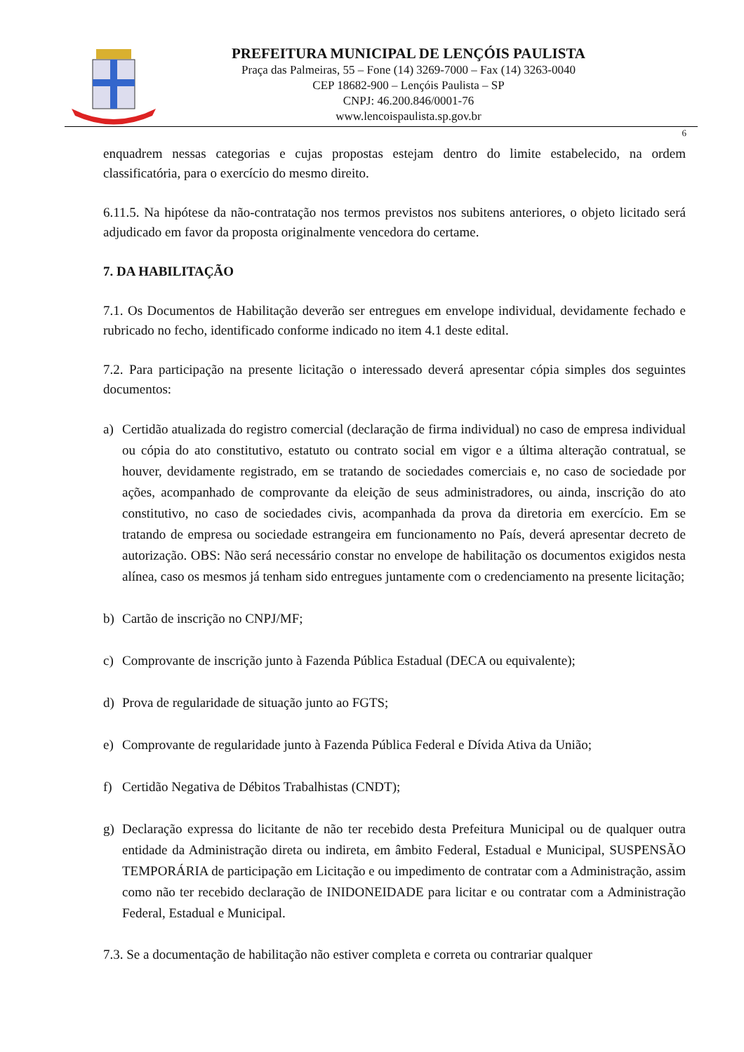PREFEITURA MUNICIPAL DE LENÇÓIS PAULISTA
Praça das Palmeiras, 55 – Fone (14) 3269-7000 – Fax (14) 3263-0040
CEP 18682-900 – Lençóis Paulista – SP
CNPJ: 46.200.846/0001-76
www.lencoispaulista.sp.gov.br
6
enquadrem nessas categorias e cujas propostas estejam dentro do limite estabelecido, na ordem classificatória, para o exercício do mesmo direito.
6.11.5. Na hipótese da não-contratação nos termos previstos nos subitens anteriores, o objeto licitado será adjudicado em favor da proposta originalmente vencedora do certame.
7. DA HABILITAÇÃO
7.1. Os Documentos de Habilitação deverão ser entregues em envelope individual, devidamente fechado e rubricado no fecho, identificado conforme indicado no item 4.1 deste edital.
7.2. Para participação na presente licitação o interessado deverá apresentar cópia simples dos seguintes documentos:
a) Certidão atualizada do registro comercial (declaração de firma individual) no caso de empresa individual ou cópia do ato constitutivo, estatuto ou contrato social em vigor e a última alteração contratual, se houver, devidamente registrado, em se tratando de sociedades comerciais e, no caso de sociedade por ações, acompanhado de comprovante da eleição de seus administradores, ou ainda, inscrição do ato constitutivo, no caso de sociedades civis, acompanhada da prova da diretoria em exercício. Em se tratando de empresa ou sociedade estrangeira em funcionamento no País, deverá apresentar decreto de autorização. OBS: Não será necessário constar no envelope de habilitação os documentos exigidos nesta alínea, caso os mesmos já tenham sido entregues juntamente com o credenciamento na presente licitação;
b) Cartão de inscrição no CNPJ/MF;
c) Comprovante de inscrição junto à Fazenda Pública Estadual (DECA ou equivalente);
d) Prova de regularidade de situação junto ao FGTS;
e) Comprovante de regularidade junto à Fazenda Pública Federal e Dívida Ativa da União;
f) Certidão Negativa de Débitos Trabalhistas (CNDT);
g) Declaração expressa do licitante de não ter recebido desta Prefeitura Municipal ou de qualquer outra entidade da Administração direta ou indireta, em âmbito Federal, Estadual e Municipal, SUSPENSÃO TEMPORÁRIA de participação em Licitação e ou impedimento de contratar com a Administração, assim como não ter recebido declaração de INIDONEIDADE para licitar e ou contratar com a Administração Federal, Estadual e Municipal.
7.3. Se a documentação de habilitação não estiver completa e correta ou contrariar qualquer